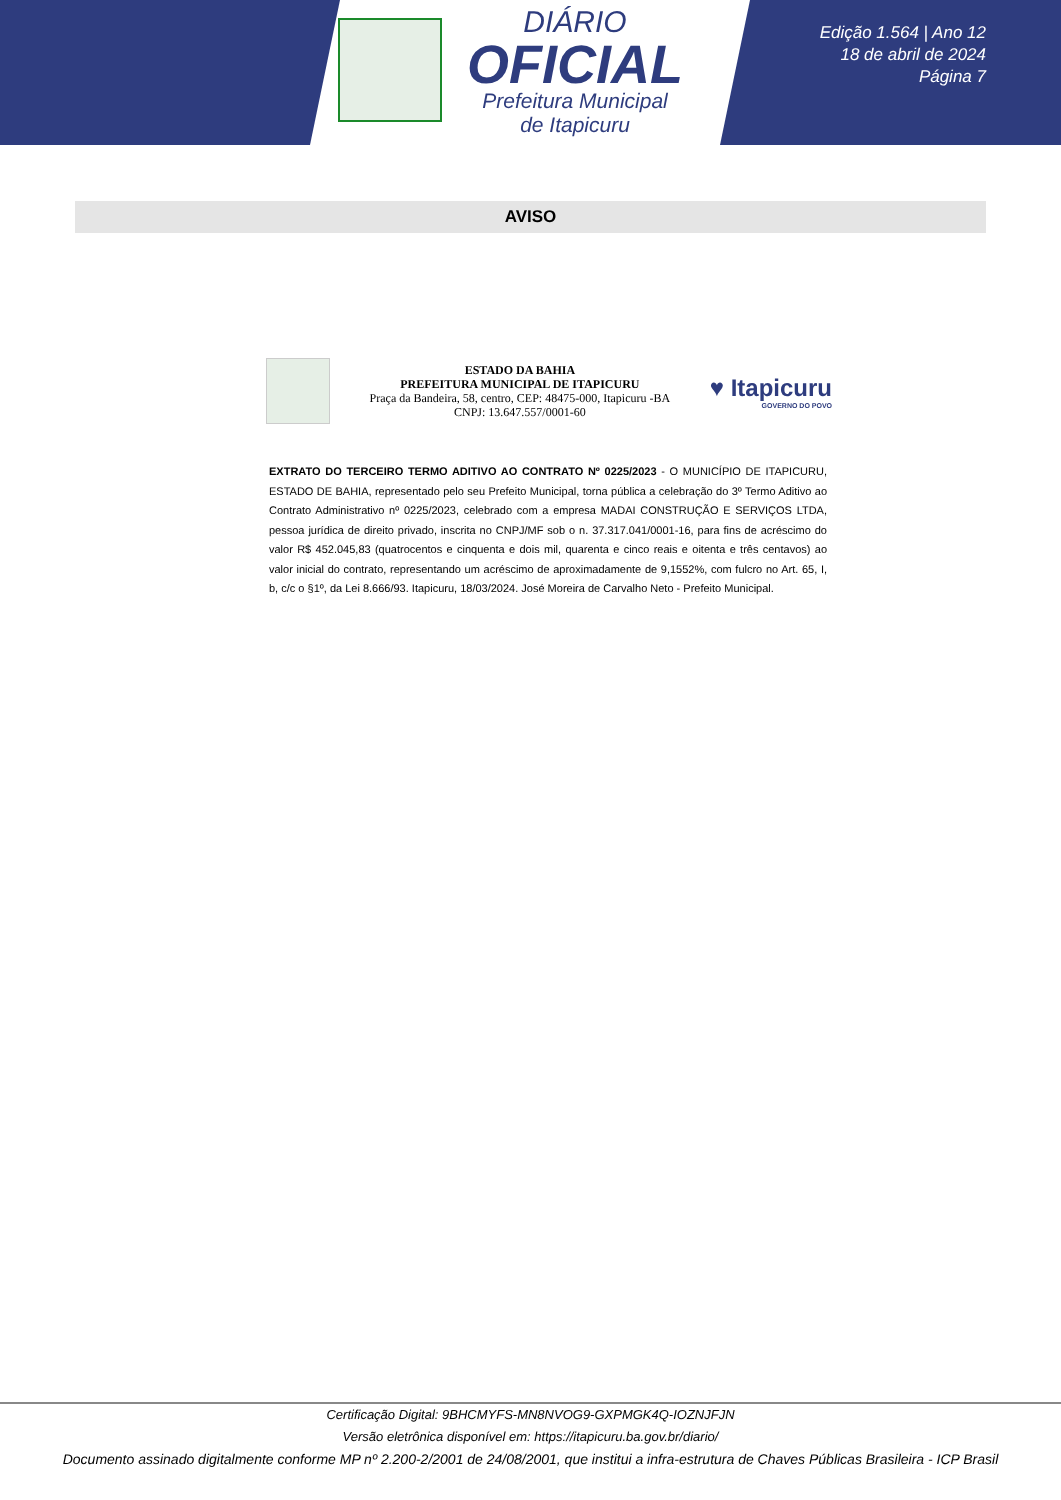DIÁRIO
OFICIAL
Prefeitura Municipal
de Itapicuru
Edição 1.564 | Ano 12
18 de abril de 2024
Página 7
AVISO
ESTADO DA BAHIA
PREFEITURA MUNICIPAL DE ITAPICURU
Praça da Bandeira, 58, centro, CEP: 48475-000, Itapicuru -BA
CNPJ: 13.647.557/0001-60
♥ Itapicuru
GOVERNO DO POVO
EXTRATO DO TERCEIRO TERMO ADITIVO AO CONTRATO Nº 0225/2023 - O MUNICÍPIO DE ITAPICURU, ESTADO DE BAHIA, representado pelo seu Prefeito Municipal, torna pública a celebração do 3º Termo Aditivo ao Contrato Administrativo nº 0225/2023, celebrado com a empresa MADAI CONSTRUÇÃO E SERVIÇOS LTDA, pessoa jurídica de direito privado, inscrita no CNPJ/MF sob o n. 37.317.041/0001-16, para fins de acréscimo do valor R$ 452.045,83 (quatrocentos e cinquenta e dois mil, quarenta e cinco reais e oitenta e três centavos) ao valor inicial do contrato, representando um acréscimo de aproximadamente de 9,1552%, com fulcro no Art. 65, I, b, c/c o §1º, da Lei 8.666/93. Itapicuru, 18/03/2024. José Moreira de Carvalho Neto - Prefeito Municipal.
Certificação Digital: 9BHCMYFS-MN8NVOG9-GXPMGK4Q-IOZNJFJN
Versão eletrônica disponível em: https://itapicuru.ba.gov.br/diario/
Documento assinado digitalmente conforme MP nº 2.200-2/2001 de 24/08/2001, que institui a infra-estrutura de Chaves Públicas Brasileira - ICP Brasil